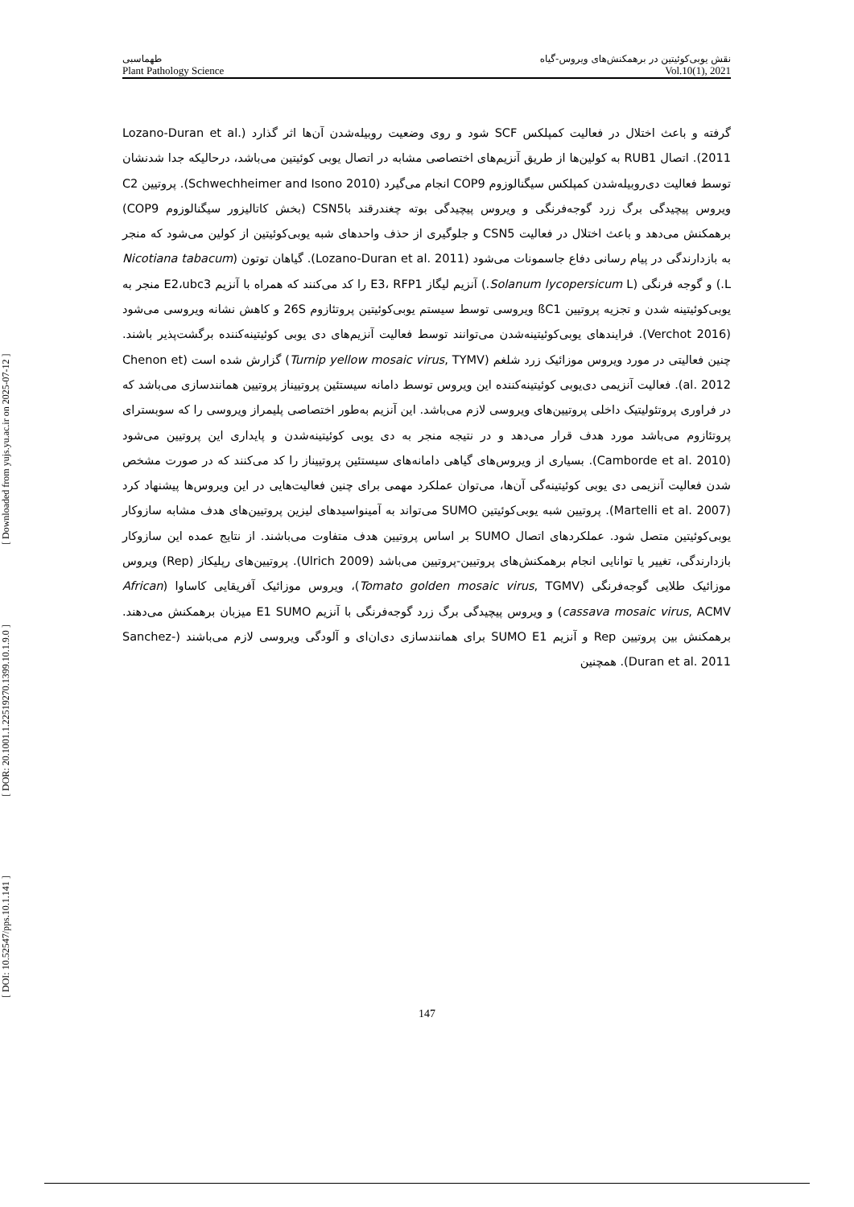[ DOI: 10.52547/pps.10.1.141 ] [ DOR: 20.1001.1.22519270.1399.10.1.9.0 ] [ Downloaded from yujs.yu.ac.ir on 2025-07-12 ]
طهماسبی نقش یوبی‌کوئیتین در برهمکنش‌های ویروس-گیاه
Plant Pathology Science Vol.10(1), 2021
گرفته و باعث اختلال در فعالیت کمپلکس SCF شود و روی وضعیت روبیله‌شدن آن‌ها اثر گذارد (Lozano-Duran et al. 2011). اتصال RUB1 به کولین‌ها از طریق آنزیم‌های اختصاصی مشابه در اتصال یوبی کوئیتین می‌باشد، درحالیکه جدا شدنشان توسط فعالیت دی‌روبیله‌شدن کمپلکس سیگنالوزوم COP9 انجام می‌گیرد (Schwechheimer and Isono 2010). پروتیین C2 ویروس پیچیدگی برگ زرد گوجه‌فرنگی و ویروس پیچیدگی بوته چغندرقند باCSN5 (بخش کاتالیزور سیگنالوزوم COP9) برهمکنش می‌دهد و باعث اختلال در فعالیت CSN5 و جلوگیری از حذف واحدهای شبه یوبی‌کوئیتین از کولین می‌شود که منجر به بازدارندگی در پیام رسانی دفاع جاسمونات می‌شود (Lozano-Duran et al. 2011). گیاهان توتون (Nicotiana tabacum L.) و گوجه فرنگی (Solanum lycopersicum L.) آنزیم لیگاز E3، RFP1 را کد می‌کنند که همراه با آنزیم E2،ubc3 منجر به یوبی‌کوئیتینه شدن و تجزیه پروتیین ßC1 ویروسی توسط سیستم یوبی‌کوئیتین پروتئازوم 26S و کاهش نشانه ویروسی می‌شود (Verchot 2016). فرایندهای یوبی‌کوئیتینه‌شدن می‌توانند توسط فعالیت آنزیم‌های دی یوبی کوئیتینه‌کننده برگشت‌پذیر باشند. چنین فعالیتی در مورد ویروس موزائیک زرد شلغم (Turnip yellow mosaic virus, TYMV) گزارش شده است (Chenon et al. 2012). فعالیت آنزیمی دی‌یوبی کوئیتینه‌کننده این ویروس توسط دامانه سیستئین پروتییناز پروتیین همانندسازی می‌باشد که در فراوری پروتئولیتیک داخلی پروتیین‌های ویروسی لازم می‌باشد. این آنزیم به‌طور اختصاصی پلیمراز ویروسی را که سوبسترای پروتئازوم می‌باشد مورد هدف قرار می‌دهد و در نتیجه منجر به دی یوبی کوئیتینه‌شدن و پایداری این پروتیین می‌شود (Camborde et al. 2010). بسیاری از ویروس‌های گیاهی دامانه‌های سیستئین پروتییناز را کد می‌کنند که در صورت مشخص شدن فعالیت آنزیمی دی یوبی کوئیتینه‌گی آن‌ها، می‌توان عملکرد مهمی برای چنین فعالیت‌هایی در این ویروس‌ها پیشنهاد کرد (Martelli et al. 2007). پروتیین شبه یوبی‌کوئیتین SUMO می‌تواند به آمینواسیدهای لیزین پروتیین‌های هدف مشابه سازوکار یوبی‌کوئیتین متصل شود. عملکردهای اتصال SUMO بر اساس پروتیین هدف متفاوت می‌باشند. از نتایج عمده این سازوکار بازدارندگی، تغییر یا توانایی انجام برهمکنش‌های پروتیین-پروتیین می‌باشد (Ulrich 2009). پروتیین‌های رپلیکاز (Rep) ویروس موزائیک طلایی گوجه‌فرنگی (Tomato golden mosaic virus, TGMV)، ویروس موزائیک آفریقایی کاساوا (African cassava mosaic virus, ACMV) و ویروس پیچیدگی برگ زرد گوجه‌فرنگی با آنزیم E1 SUMO میزبان برهمکنش می‌دهند. برهمکنش بین پروتیین Rep و آنزیم SUMO E1 برای همانندسازی دی‌ان‌ای و آلودگی ویروسی لازم می‌باشند (Sanchez-Duran et al. 2011). همچنین
147